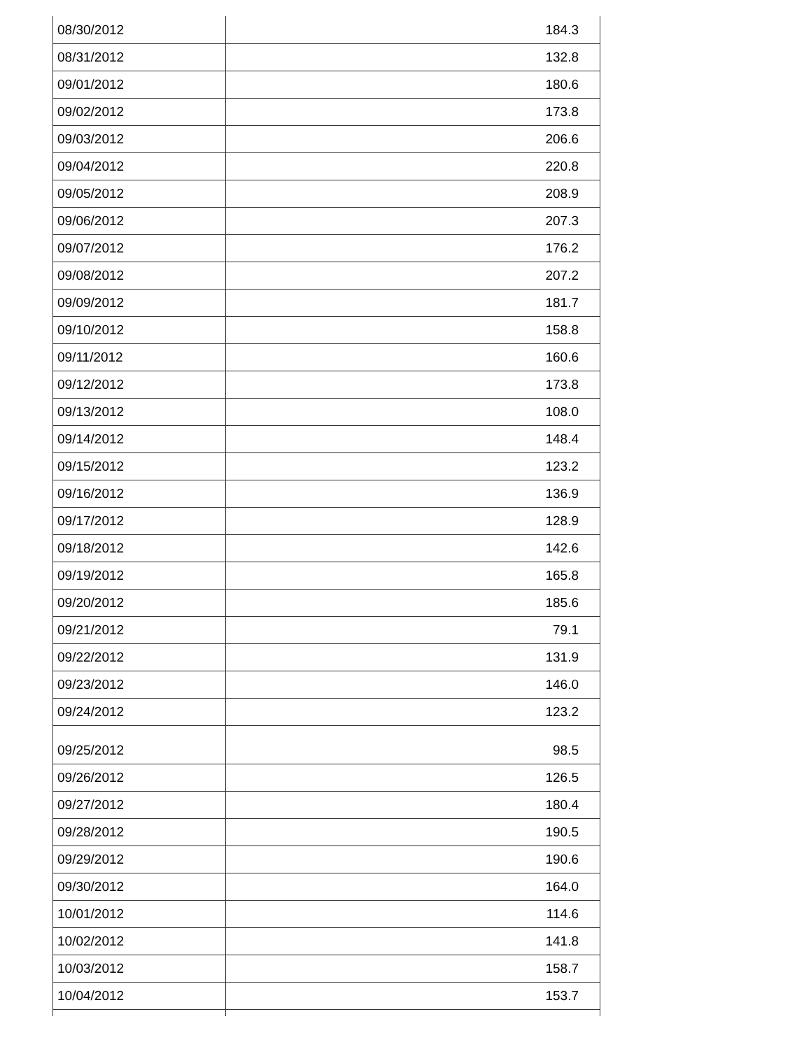| 08/30/2012 | 184.3 |
| 08/31/2012 | 132.8 |
| 09/01/2012 | 180.6 |
| 09/02/2012 | 173.8 |
| 09/03/2012 | 206.6 |
| 09/04/2012 | 220.8 |
| 09/05/2012 | 208.9 |
| 09/06/2012 | 207.3 |
| 09/07/2012 | 176.2 |
| 09/08/2012 | 207.2 |
| 09/09/2012 | 181.7 |
| 09/10/2012 | 158.8 |
| 09/11/2012 | 160.6 |
| 09/12/2012 | 173.8 |
| 09/13/2012 | 108.0 |
| 09/14/2012 | 148.4 |
| 09/15/2012 | 123.2 |
| 09/16/2012 | 136.9 |
| 09/17/2012 | 128.9 |
| 09/18/2012 | 142.6 |
| 09/19/2012 | 165.8 |
| 09/20/2012 | 185.6 |
| 09/21/2012 | 79.1 |
| 09/22/2012 | 131.9 |
| 09/23/2012 | 146.0 |
| 09/24/2012 | 123.2 |
| 09/25/2012 | 98.5 |
| 09/26/2012 | 126.5 |
| 09/27/2012 | 180.4 |
| 09/28/2012 | 190.5 |
| 09/29/2012 | 190.6 |
| 09/30/2012 | 164.0 |
| 10/01/2012 | 114.6 |
| 10/02/2012 | 141.8 |
| 10/03/2012 | 158.7 |
| 10/04/2012 | 153.7 |